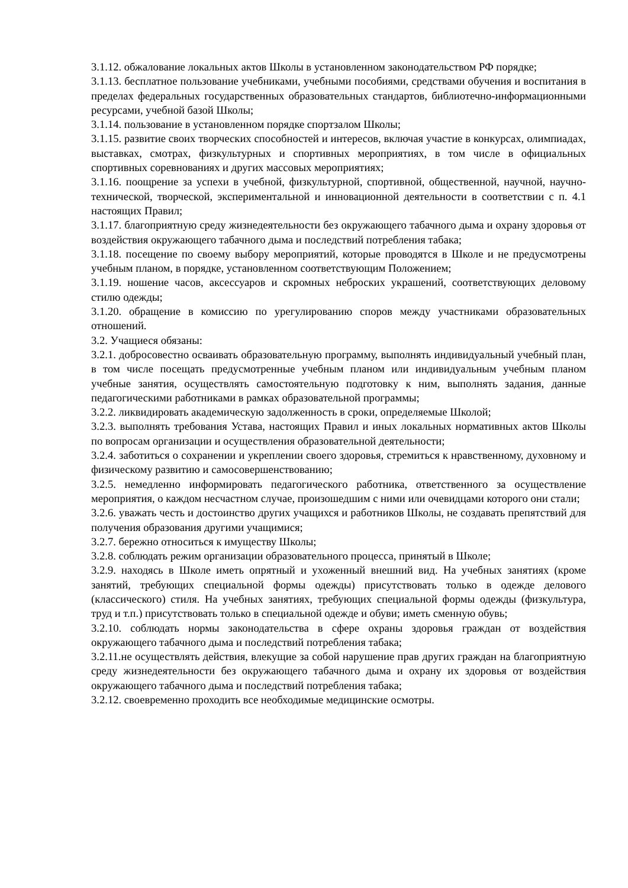3.1.12. обжалование локальных актов Школы в установленном законодательством РФ порядке;
3.1.13. бесплатное пользование учебниками, учебными пособиями, средствами обучения и воспитания в пределах федеральных государственных образовательных стандартов, библиотечно-информационными ресурсами, учебной базой Школы;
3.1.14. пользование в установленном порядке спортзалом Школы;
3.1.15. развитие своих творческих способностей и интересов, включая участие в конкурсах, олимпиадах, выставках, смотрах, физкультурных и спортивных мероприятиях, в том числе в официальных спортивных соревнованиях и других массовых мероприятиях;
3.1.16. поощрение за успехи в учебной, физкультурной, спортивной, общественной, научной, научно-технической, творческой, экспериментальной и инновационной деятельности в соответствии с п. 4.1 настоящих Правил;
3.1.17. благоприятную среду жизнедеятельности без окружающего табачного дыма и охрану здоровья от воздействия окружающего табачного дыма и последствий потребления табака;
3.1.18. посещение по своему выбору мероприятий, которые проводятся в Школе и не предусмотрены учебным планом, в порядке, установленном соответствующим Положением;
3.1.19. ношение часов, аксессуаров и скромных неброских украшений, соответствующих деловому стилю одежды;
3.1.20. обращение в комиссию по урегулированию споров между участниками образовательных отношений.
3.2. Учащиеся обязаны:
3.2.1. добросовестно осваивать образовательную программу, выполнять индивидуальный учебный план, в том числе посещать предусмотренные учебным планом или индивидуальным учебным планом учебные занятия, осуществлять самостоятельную подготовку к ним, выполнять задания, данные педагогическими работниками в рамках образовательной программы;
3.2.2. ликвидировать академическую задолженность в сроки, определяемые Школой;
3.2.3. выполнять требования Устава, настоящих Правил и иных локальных нормативных актов Школы по вопросам организации и осуществления образовательной деятельности;
3.2.4. заботиться о сохранении и укреплении своего здоровья, стремиться к нравственному, духовному и физическому развитию и самосовершенствованию;
3.2.5. немедленно информировать педагогического работника, ответственного за осуществление мероприятия, о каждом несчастном случае, произошедшим с ними или очевидцами которого они стали;
3.2.6. уважать честь и достоинство других учащихся и работников Школы, не создавать препятствий для получения образования другими учащимися;
3.2.7. бережно относиться к имуществу Школы;
3.2.8. соблюдать режим организации образовательного процесса, принятый в Школе;
3.2.9. находясь в Школе иметь опрятный и ухоженный внешний вид. На учебных занятиях (кроме занятий, требующих специальной формы одежды) присутствовать только в одежде делового (классического) стиля. На учебных занятиях, требующих специальной формы одежды (физкультура, труд и т.п.) присутствовать только в специальной одежде и обуви; иметь сменную обувь;
3.2.10. соблюдать нормы законодательства в сфере охраны здоровья граждан от воздействия окружающего табачного дыма и последствий потребления табака;
3.2.11.не осуществлять действия, влекущие за собой нарушение прав других граждан на благоприятную среду жизнедеятельности без окружающего табачного дыма и охрану их здоровья от воздействия окружающего табачного дыма и последствий потребления табака;
3.2.12. своевременно проходить все необходимые медицинские осмотры.